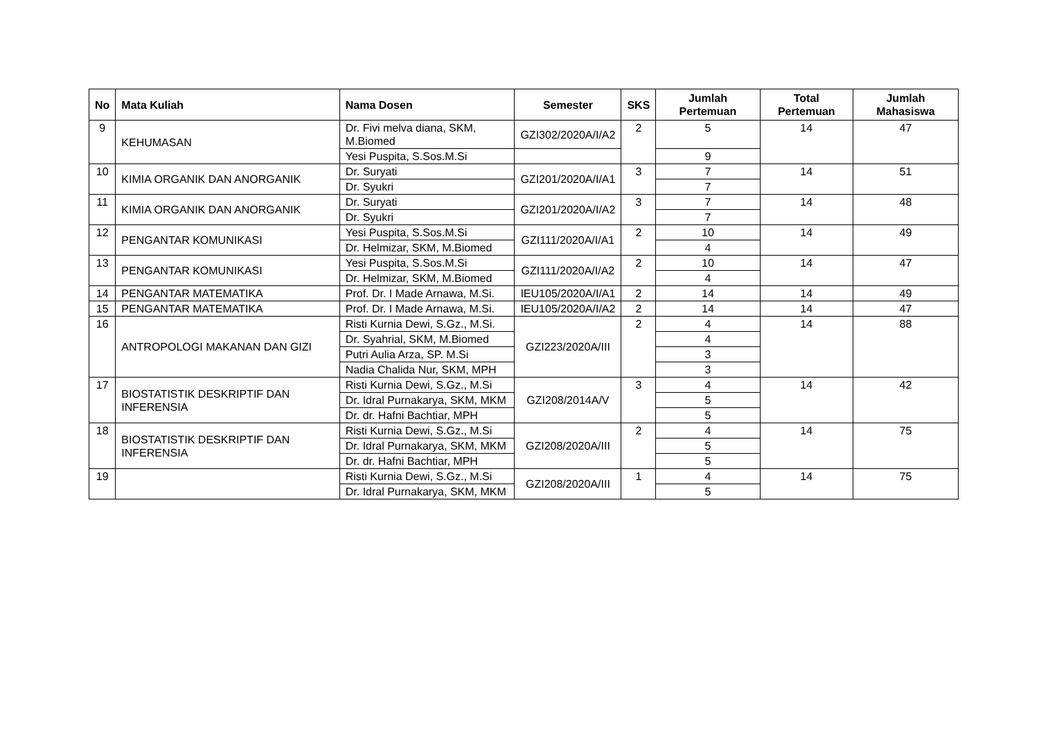| No | Mata Kuliah | Nama Dosen | Semester | SKS | Jumlah Pertemuan | Total Pertemuan | Jumlah Mahasiswa |
| --- | --- | --- | --- | --- | --- | --- | --- |
| 9 | KEHUMASAN | Dr. Fivi melva diana, SKM, M.Biomed | GZI302/2020A/I/A2 | 2 | 5 | 14 | 47 |
| | | Yesi Puspita, S.Sos.M.Si | | | 9 | | |
| 10 | KIMIA ORGANIK DAN ANORGANIK | Dr. Suryati | GZI201/2020A/I/A1 | 3 | 7 | 14 | 51 |
| | | Dr. Syukri | | | 7 | | |
| 11 | KIMIA ORGANIK DAN ANORGANIK | Dr. Suryati | GZI201/2020A/I/A2 | 3 | 7 | 14 | 48 |
| | | Dr. Syukri | | | 7 | | |
| 12 | PENGANTAR KOMUNIKASI | Yesi Puspita, S.Sos.M.Si | GZI111/2020A/I/A1 | 2 | 10 | 14 | 49 |
| | | Dr. Helmizar, SKM, M.Biomed | | | 4 | | |
| 13 | PENGANTAR KOMUNIKASI | Yesi Puspita, S.Sos.M.Si | GZI111/2020A/I/A2 | 2 | 10 | 14 | 47 |
| | | Dr. Helmizar, SKM, M.Biomed | | | 4 | | |
| 14 | PENGANTAR MATEMATIKA | Prof. Dr. I Made Arnawa, M.Si. | IEU105/2020A/I/A1 | 2 | 14 | 14 | 49 |
| 15 | PENGANTAR MATEMATIKA | Prof. Dr. I Made Arnawa, M.Si. | IEU105/2020A/I/A2 | 2 | 14 | 14 | 47 |
| 16 | ANTROPOLOGI MAKANAN DAN GIZI | Risti Kurnia Dewi, S.Gz., M.Si. | GZI223/2020A/III | 2 | 4 | 14 | 88 |
| | | Dr. Syahrial, SKM, M.Biomed | | | 4 | | |
| | | Putri Aulia Arza, SP. M.Si | | | 3 | | |
| | | Nadia Chalida Nur, SKM, MPH | | | 3 | | |
| 17 | BIOSTATISTIK DESKRIPTIF DAN INFERENSIA | Risti Kurnia Dewi, S.Gz., M.Si | GZI208/2014A/V | 3 | 4 | 14 | 42 |
| | | Dr. Idral Purnakarya, SKM, MKM | | | 5 | | |
| | | Dr. dr. Hafni Bachtiar, MPH | | | 5 | | |
| 18 | BIOSTATISTIK DESKRIPTIF DAN INFERENSIA | Risti Kurnia Dewi, S.Gz., M.Si | GZI208/2020A/III | 2 | 4 | 14 | 75 |
| | | Dr. Idral Purnakarya, SKM, MKM | | | 5 | | |
| | | Dr. dr. Hafni Bachtiar, MPH | | | 5 | | |
| 19 | | Risti Kurnia Dewi, S.Gz., M.Si | GZI208/2020A/III | 1 | 4 | 14 | 75 |
| | | Dr. Idral Purnakarya, SKM, MKM | | | 5 | | |